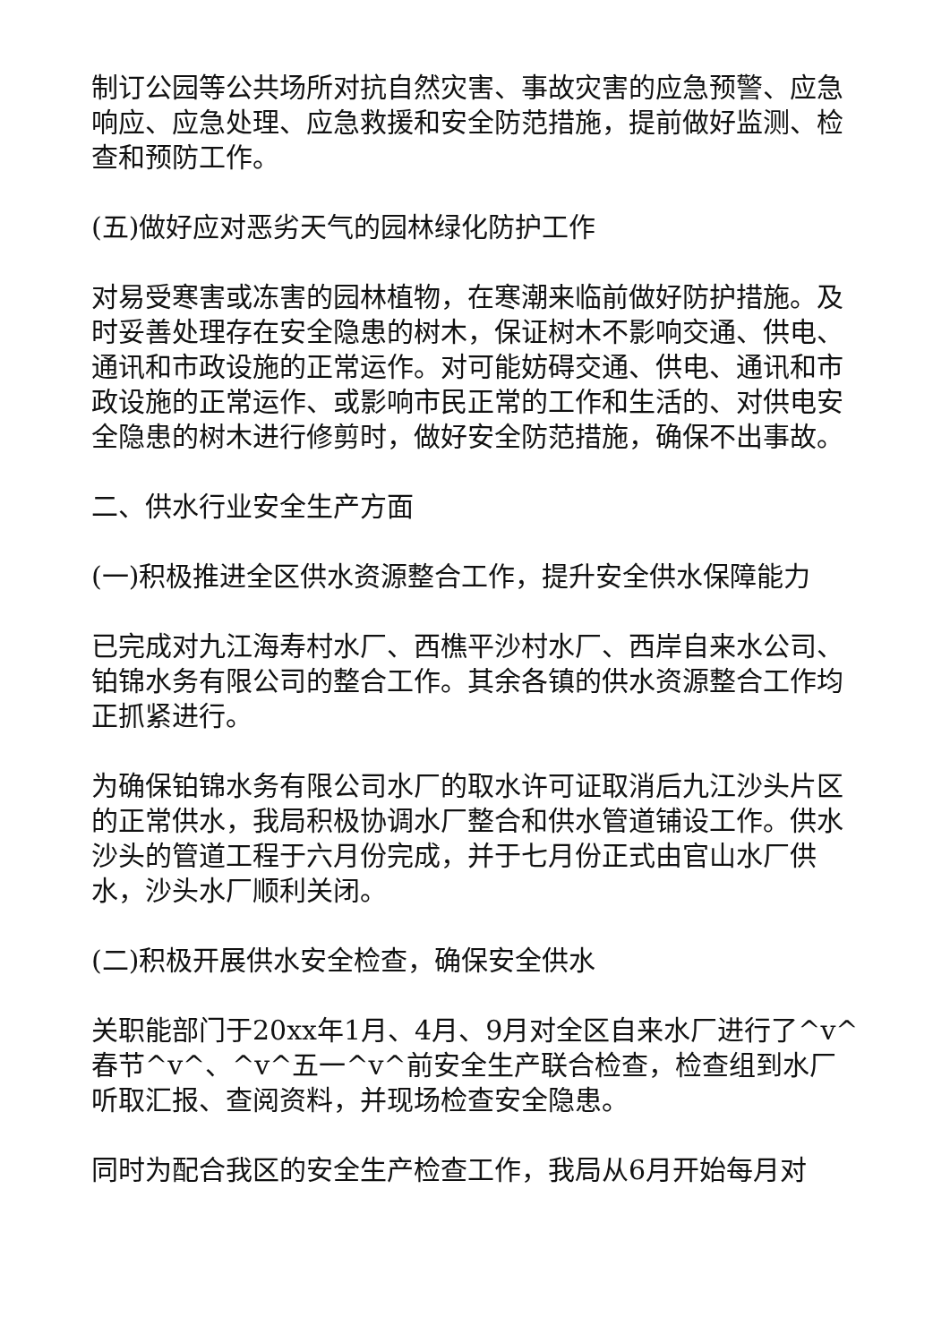制订公园等公共场所对抗自然灾害、事故灾害的应急预警、应急响应、应急处理、应急救援和安全防范措施，提前做好监测、检查和预防工作。
(五)做好应对恶劣天气的园林绿化防护工作
对易受寒害或冻害的园林植物，在寒潮来临前做好防护措施。及时妥善处理存在安全隐患的树木，保证树木不影响交通、供电、通讯和市政设施的正常运作。对可能妨碍交通、供电、通讯和市政设施的正常运作、或影响市民正常的工作和生活的、对供电安全隐患的树木进行修剪时，做好安全防范措施，确保不出事故。
二、供水行业安全生产方面
(一)积极推进全区供水资源整合工作，提升安全供水保障能力
已完成对九江海寿村水厂、西樵平沙村水厂、西岸自来水公司、铂锦水务有限公司的整合工作。其余各镇的供水资源整合工作均正抓紧进行。
为确保铂锦水务有限公司水厂的取水许可证取消后九江沙头片区的正常供水，我局积极协调水厂整合和供水管道铺设工作。供水沙头的管道工程于六月份完成，并于七月份正式由官山水厂供水，沙头水厂顺利关闭。
(二)积极开展供水安全检查，确保安全供水
关职能部门于20xx年1月、4月、9月对全区自来水厂进行了^v^春节^v^、^v^五一^v^前安全生产联合检查，检查组到水厂听取汇报、查阅资料，并现场检查安全隐患。
同时为配合我区的安全生产检查工作，我局从6月开始每月对